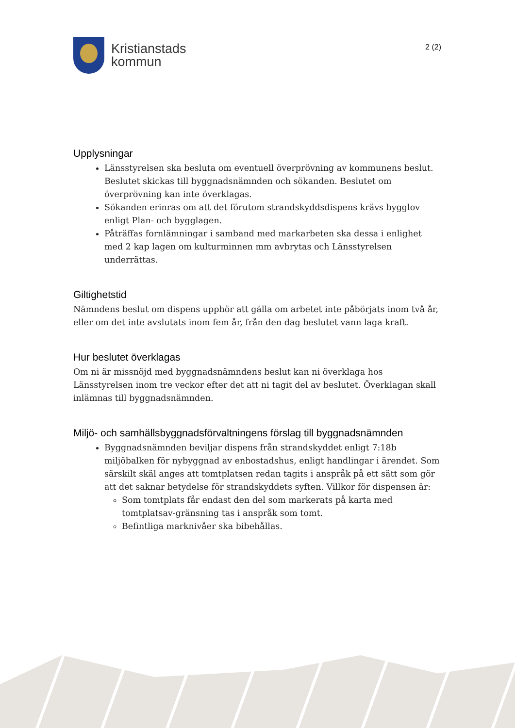Kristianstads
kommun
2 (2)
Upplysningar
Länsstyrelsen ska besluta om eventuell överprövning av kommunens beslut. Beslutet skickas till byggnadsnämnden och sökanden. Beslutet om överprövning kan inte överklagas.
Sökanden erinras om att det förutom strandskyddsdispens krävs bygglov enligt Plan- och bygglagen.
Påträffas fornlämningar i samband med markarbeten ska dessa i enlighet med 2 kap lagen om kulturminnen mm avbrytas och Länsstyrelsen underrättas.
Giltighetstid
Nämndens beslut om dispens upphör att gälla om arbetet inte påbörjats inom två år, eller om det inte avslutats inom fem år, från den dag beslutet vann laga kraft.
Hur beslutet överklagas
Om ni är missnöjd med byggnadsnämndens beslut kan ni överklaga hos Länsstyrelsen inom tre veckor efter det att ni tagit del av beslutet. Överklagan skall inlämnas till byggnadsnämnden.
Miljö- och samhällsbyggnadsförvaltningens förslag till byggnadsnämnden
Byggnadsnämnden beviljar dispens från strandskyddet enligt 7:18b miljöbalken för nybyggnad av enbostadshus, enligt handlingar i ärendet. Som särskilt skäl anges att tomtplatsen redan tagits i anspråk på ett sätt som gör att det saknar betydelse för strandskyddets syften. Villkor för dispensen är:
Som tomtplats får endast den del som markerats på karta med tomtplatsav-gränsning tas i anspråk som tomt.
Befintliga marknivåer ska bibehållas.